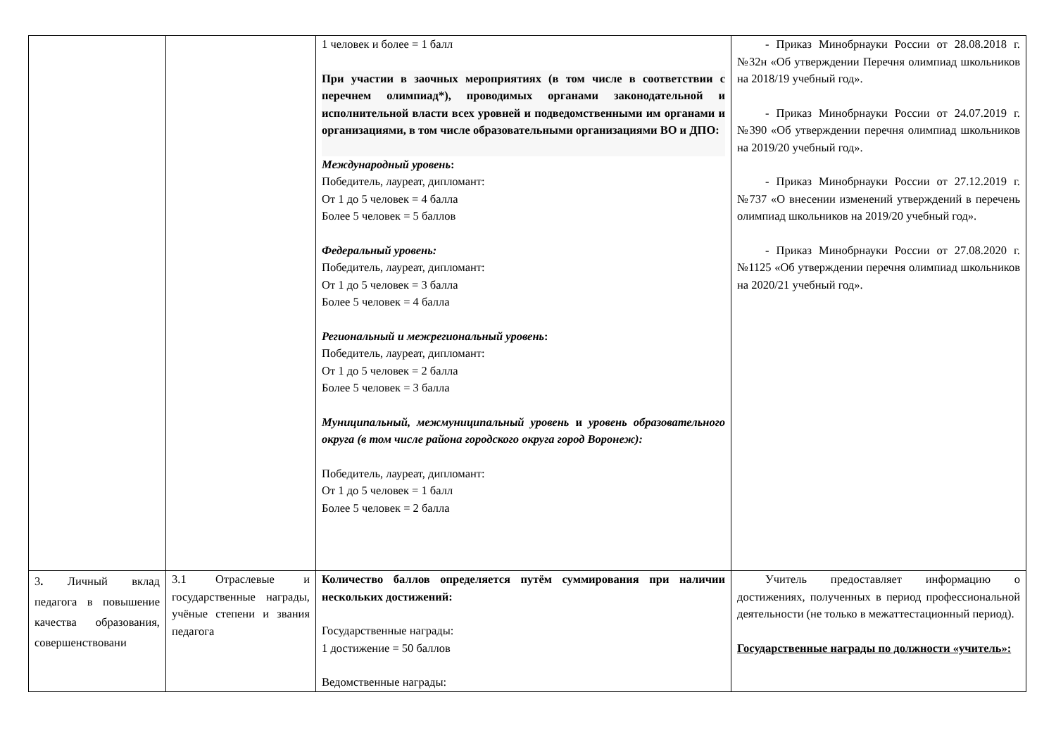| | | 1 человек и более = 1 балл При участии в заочных мероприятиях (в том числе в соответствии с перечнем олимпиад*), проводимых органами законодательной и исполнительной власти всех уровней и подведомственными им органами и организациями, в том числе образовательными организациями ВО и ДПО: Международный уровень : Победитель, лауреат, дипломант: От 1 до 5 человек = 4 балла Более 5 человек = 5 баллов Федеральный уровень: Победитель, лауреат, дипломант: От 1 до 5 человек = 3 балла Более 5 человек = 4 балла Региональный и межрегиональный уровень : Победитель, лауреат, дипломант: От 1 до 5 человек = 2 балла Более 5 человек = 3 балла Муниципальный, межмуниципальный уровень и уровень образовательного округа (в том числе района городского округа город Воронеж): Победитель, лауреат, дипломант: От 1 до 5 человек = 1 балл Более 5 человек = 2 балла | - Приказ Минобрнауки России от 28.08.2018 г. №32н «Об утверждении Перечня олимпиад школьников на 2018/19 учебный год». - Приказ Минобрнауки России от 24.07.2019 г. №390 «Об утверждении перечня олимпиад школьников на 2019/20 учебный год». - Приказ Минобрнауки России от 27.12.2019 г. №737 «О внесении изменений утверждений в перечень олимпиад школьников на 2019/20 учебный год». - Приказ Минобрнауки России от 27.08.2020 г. №1125 «Об утверждении перечня олимпиад школьников на 2020/21 учебный год». |
| 3 . Личный вклад педагога в повышение качества образования, совершенствовани | 3.1 Отраслевые и государственные награды, учёные степени и звания педагога | Количество баллов определяется путём суммирования при наличии нескольких достижений: Государственные награды: 1 достижение = 50 баллов Ведомственные награды: | Учитель предоставляет информацию о достижениях, полученных в период профессиональной деятельности (не только в межаттестационный период). Государственные награды по должности «учитель»: |